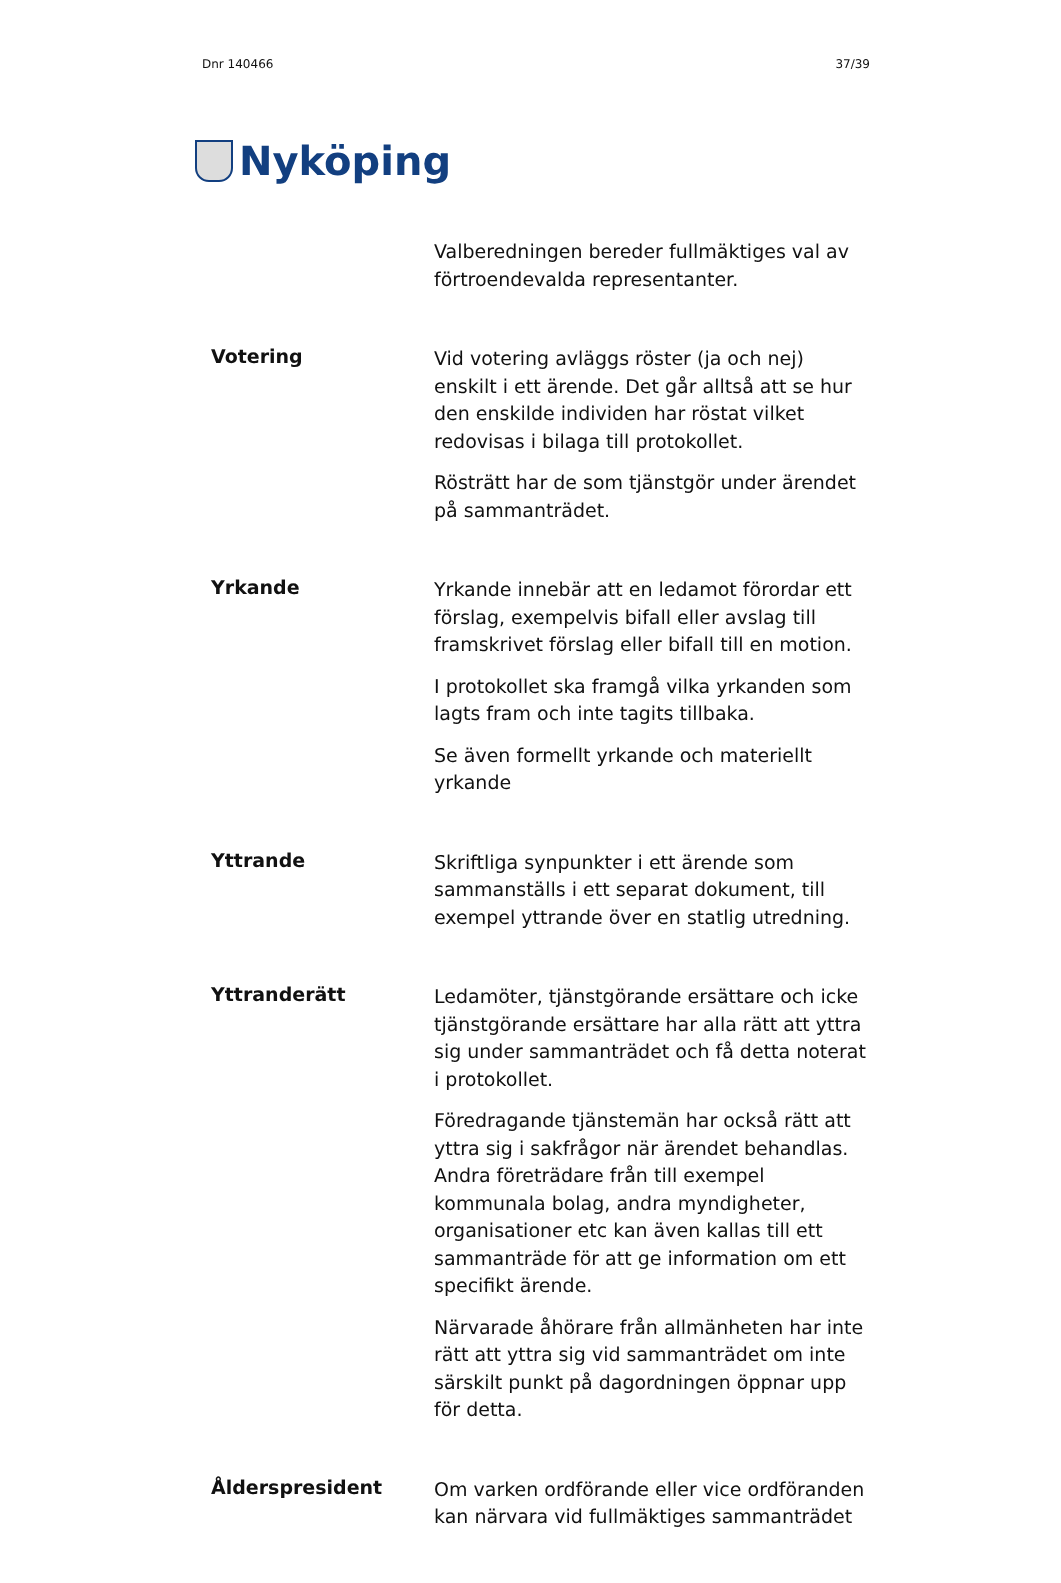Dnr 140466 37/39
Nyköping
Valberedningen bereder fullmäktiges val av förtroendevalda representanter.
Votering
Vid votering avläggs röster (ja och nej) enskilt i ett ärende. Det går alltså att se hur den enskilde individen har röstat vilket redovisas i bilaga till protokollet.
Rösträtt har de som tjänstgör under ärendet på sammanträdet.
Yrkande
Yrkande innebär att en ledamot förordar ett förslag, exempelvis bifall eller avslag till framskrivet förslag eller bifall till en motion.
I protokollet ska framgå vilka yrkanden som lagts fram och inte tagits tillbaka.
Se även formellt yrkande och materiellt yrkande
Yttrande
Skriftliga synpunkter i ett ärende som sammanställs i ett separat dokument, till exempel yttrande över en statlig utredning.
Yttranderätt
Ledamöter, tjänstgörande ersättare och icke tjänstgörande ersättare har alla rätt att yttra sig under sammanträdet och få detta noterat i protokollet.
Föredragande tjänstemän har också rätt att yttra sig i sakfrågor när ärendet behandlas. Andra företrädare från till exempel kommunala bolag, andra myndigheter, organisationer etc kan även kallas till ett sammanträde för att ge information om ett specifikt ärende.
Närvarade åhörare från allmänheten har inte rätt att yttra sig vid sammanträdet om inte särskilt punkt på dagordningen öppnar upp för detta.
Ålderspresident
Om varken ordförande eller vice ordföranden kan närvara vid fullmäktiges sammanträdet